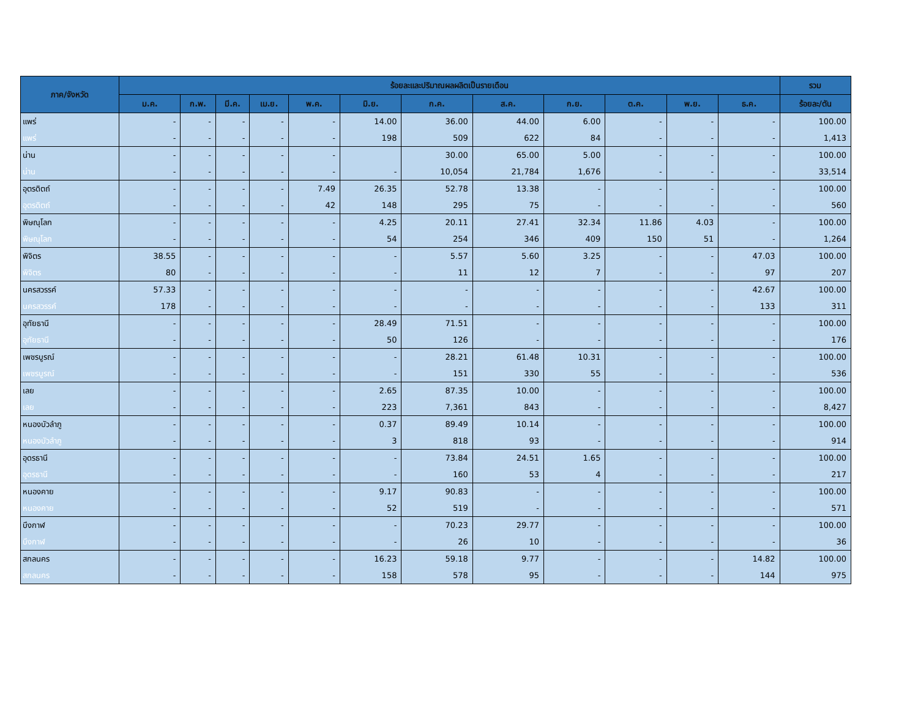| ภาค/จังหวัด | ร้อยละและปริมาณผลผลิตเป็นรายเดือน | | | | | | | | | | | | รวม |
| --- | --- | --- | --- | --- | --- | --- | --- | --- | --- | --- | --- | --- | --- |
| | ม.ค. | ก.พ. | มี.ค. | เม.ย. | พ.ค. | มิ.ย. | ก.ค. | ส.ค. | ก.ย. | ต.ค. | พ.ย. | ธ.ค. | ร้อยละ/ตัน |
| แพร่ | - | - | - | - | - | 14.00 | 36.00 | 44.00 | 6.00 | - | - | - | 100.00 |
| แพร่ | - | - | - | - | - | 198 | 509 | 622 | 84 | - | - | - | 1,413 |
| น่าน | - | - | - | - | - | | 30.00 | 65.00 | 5.00 | - | - | - | 100.00 |
| น่าน | - | - | - | - | - | - | 10,054 | 21,784 | 1,676 | - | - | - | 33,514 |
| อุตรดิตถ์ | - | - | - | - | 7.49 | 26.35 | 52.78 | 13.38 | - | - | - | - | 100.00 |
| อุตรดิตถ์ | - | - | - | - | 42 | 148 | 295 | 75 | - | - | - | - | 560 |
| พิษณุโลก | - | - | - | - | - | 4.25 | 20.11 | 27.41 | 32.34 | 11.86 | 4.03 | - | 100.00 |
| พิษณุโลก | - | - | - | - | - | 54 | 254 | 346 | 409 | 150 | 51 | - | 1,264 |
| พิจิตร | 38.55 | - | - | - | - | - | 5.57 | 5.60 | 3.25 | - | - | 47.03 | 100.00 |
| พิจิตร | 80 | - | - | - | - | - | 11 | 12 | 7 | - | - | 97 | 207 |
| นครสวรรค์ | 57.33 | - | - | - | - | - | - | - | - | - | - | 42.67 | 100.00 |
| นครสวรรค์ | 178 | - | - | - | - | - | - | - | - | - | - | 133 | 311 |
| อุทัยธานี | - | - | - | - | - | 28.49 | 71.51 | - | - | - | - | - | 100.00 |
| อุทัยธานี | - | - | - | - | - | 50 | 126 | - | - | - | - | - | 176 |
| เพชรบูรณ์ | - | - | - | - | - | - | 28.21 | 61.48 | 10.31 | - | - | - | 100.00 |
| เพชรบูรณ์ | - | - | - | - | - | - | 151 | 330 | 55 | - | - | - | 536 |
| เลย | - | - | - | - | - | 2.65 | 87.35 | 10.00 | - | - | - | - | 100.00 |
| เลย | - | - | - | - | - | 223 | 7,361 | 843 | - | - | - | - | 8,427 |
| หนองบัวลำภู | - | - | - | - | - | 0.37 | 89.49 | 10.14 | - | - | - | - | 100.00 |
| หนองบัวลำภู | - | - | - | - | - | 3 | 818 | 93 | - | - | - | - | 914 |
| อุดรธานี | - | - | - | - | - | - | 73.84 | 24.51 | 1.65 | - | - | - | 100.00 |
| อุดรธานี | - | - | - | - | - | - | 160 | 53 | 4 | - | - | - | 217 |
| หนองคาย | - | - | - | - | - | 9.17 | 90.83 | - | - | - | - | - | 100.00 |
| หนองคาย | - | - | - | - | - | 52 | 519 | - | - | - | - | - | 571 |
| บึงกาฬ | - | - | - | - | - | - | 70.23 | 29.77 | - | - | - | - | 100.00 |
| บึงกาฬ | - | - | - | - | - | - | 26 | 10 | - | - | - | - | 36 |
| สกลนคร | - | - | - | - | - | 16.23 | 59.18 | 9.77 | - | - | - | 14.82 | 100.00 |
| สกลนคร | - | - | - | - | - | 158 | 578 | 95 | - | - | - | 144 | 975 |